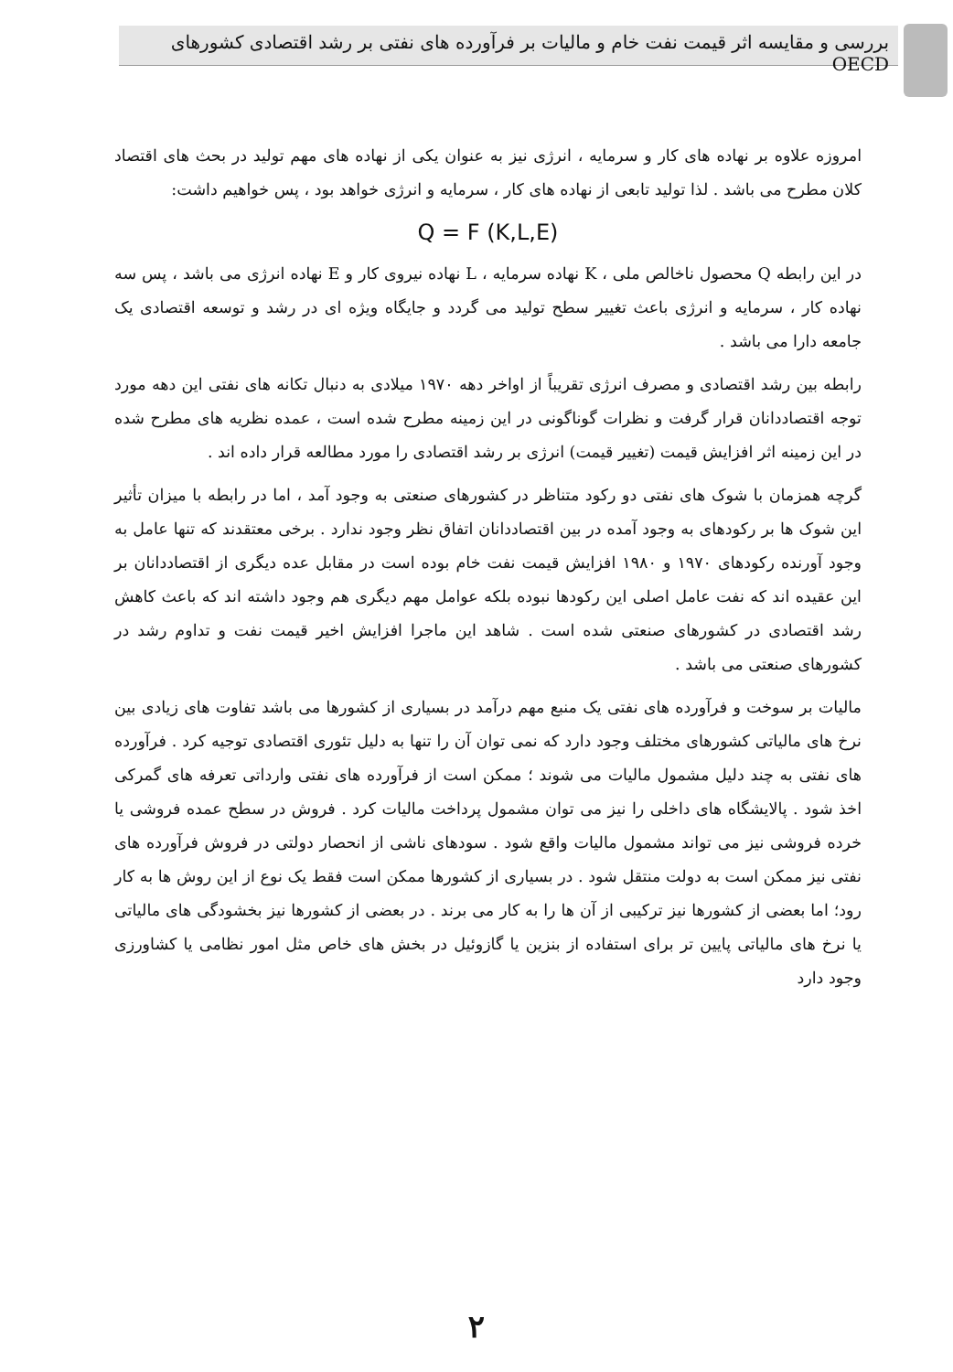بررسی و مقایسه اثر قیمت نفت خام و مالیات بر فرآورده های نفتی بر رشد اقتصادی کشورهای OECD
امروزه علاوه بر نهاده های کار و سرمایه ، انرژی نیز به عنوان یکی از نهاده های مهم تولید در بحث های اقتصاد کلان مطرح می باشد . لذا تولید تابعی از نهاده های کار ، سرمایه و انرژی خواهد بود ، پس خواهیم داشت:
Q = F (K,L,E)
در این رابطه Q محصول ناخالص ملی ، K نهاده سرمایه ، L نهاده نیروی کار و E نهاده انرژی می باشد ، پس سه نهاده کار ، سرمایه و انرژی باعث تغییر سطح تولید می گردد و جایگاه ویژه ای در رشد و توسعه اقتصادی یک جامعه دارا می باشد .
رابطه بین رشد اقتصادی و مصرف انرژی تقریباً از اواخر دهه ۱۹۷۰ میلادی به دنبال تکانه های نفتی این دهه مورد توجه اقتصاددانان قرار گرفت و نظرات گوناگونی در این زمینه مطرح شده است ، عمده نظریه های مطرح شده در این زمینه اثر افزایش قیمت (تغییر قیمت) انرژی بر رشد اقتصادی را مورد مطالعه قرار داده اند .
گرچه همزمان با شوک های نفتی دو رکود متناظر در کشورهای صنعتی به وجود آمد ، اما در رابطه با میزان تأثیر این شوک ها بر رکودهای به وجود آمده در بین اقتصاددانان اتفاق نظر وجود ندارد . برخی معتقدند که تنها عامل به وجود آورنده رکودهای ۱۹۷۰ و ۱۹۸۰ افزایش قیمت نفت خام بوده است در مقابل عده دیگری از اقتصاددانان بر این عقیده اند که نفت عامل اصلی این رکودها نبوده بلکه عوامل مهم دیگری هم وجود داشته اند که باعث کاهش رشد اقتصادی در کشورهای صنعتی شده است . شاهد این ماجرا افزایش اخیر قیمت نفت و تداوم رشد در کشورهای صنعتی می باشد .
مالیات بر سوخت و فرآورده های نفتی یک منبع مهم درآمد در بسیاری از کشورها می باشد تفاوت های زیادی بین نرخ های مالیاتی کشورهای مختلف وجود دارد که نمی توان آن را تنها به دلیل تئوری اقتصادی توجیه کرد . فرآورده های نفتی به چند دلیل مشمول مالیات می شوند ؛ ممکن است از فرآورده های نفتی وارداتی تعرفه های گمرکی اخذ شود . پالایشگاه های داخلی را نیز می توان مشمول پرداخت مالیات کرد . فروش در سطح عمده فروشی یا خرده فروشی نیز می تواند مشمول مالیات واقع شود . سودهای ناشی از انحصار دولتی در فروش فرآورده های نفتی نیز ممکن است به دولت منتقل شود . در بسیاری از کشورها ممکن است فقط یک نوع از این روش ها به کار رود؛ اما بعضی از کشورها نیز ترکیبی از آن ها را به کار می برند . در بعضی از کشورها نیز بخشودگی های مالیاتی یا نرخ های مالیاتی پایین تر برای استفاده از بنزین یا گازوئیل در بخش های خاص مثل امور نظامی یا کشاورزی وجود دارد
۲